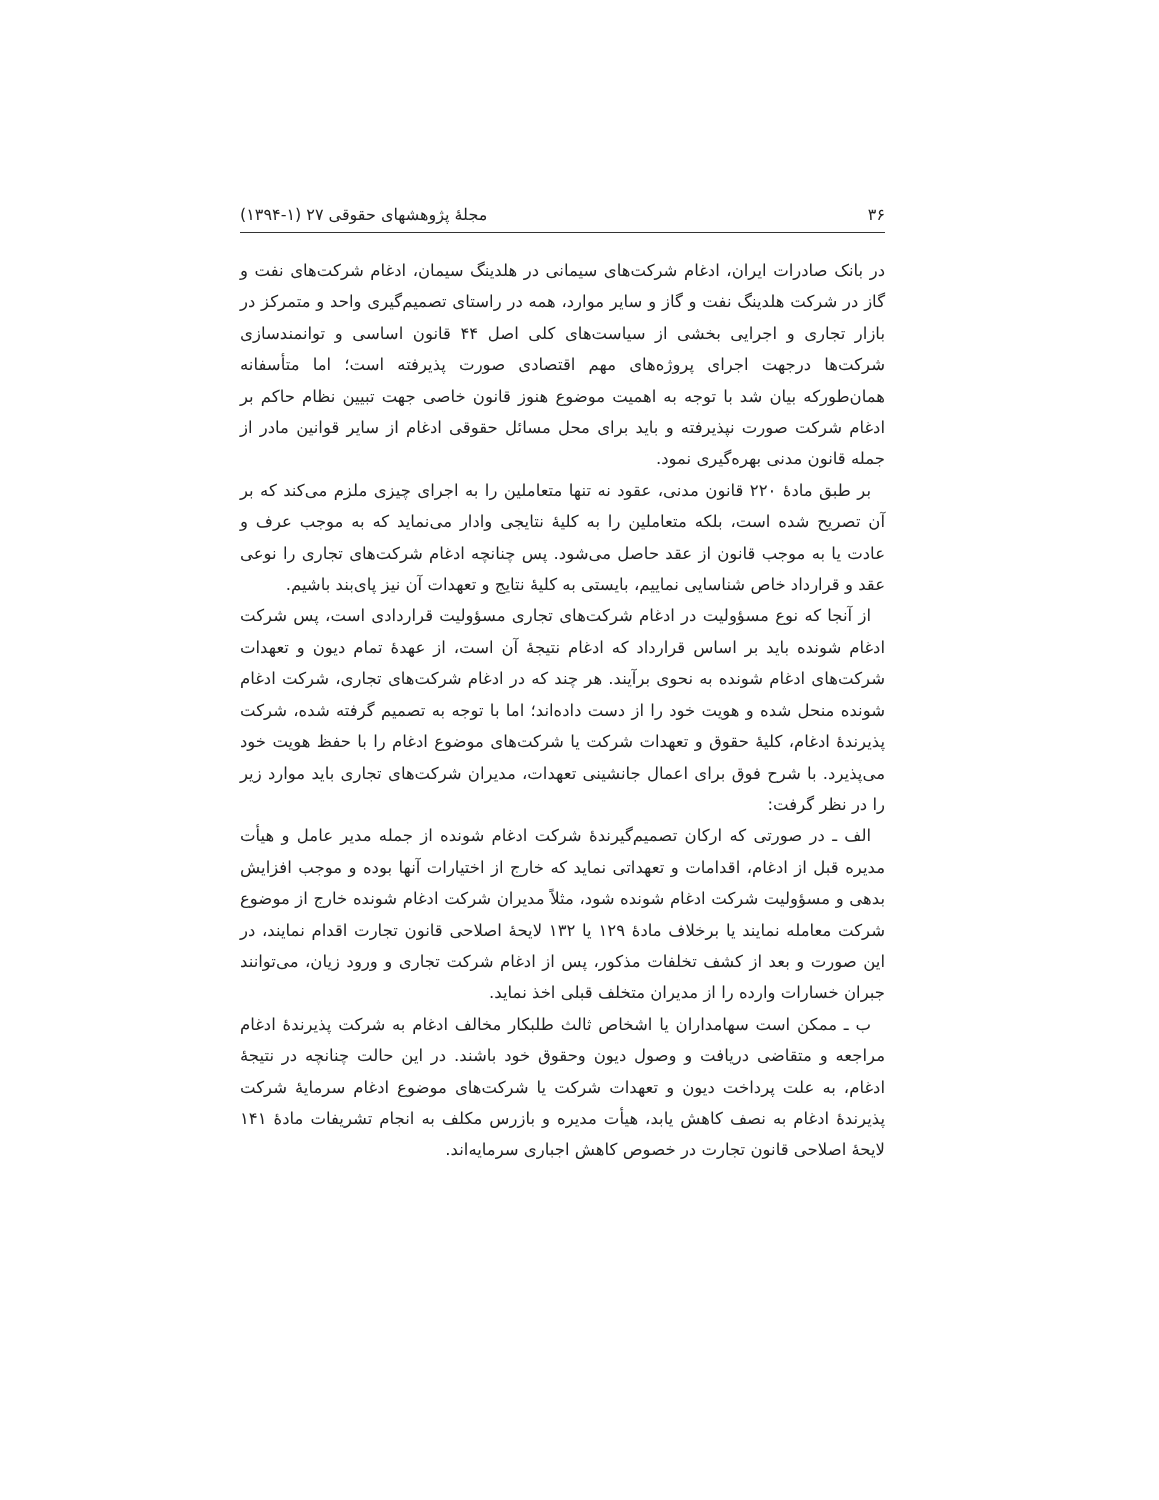۳۶ مجلهٔ پژوهشهای حقوقی ۲۷ (۱-۱۳۹۴)
در بانک صادرات ایران، ادغام شرکت‌های سیمانی در هلدینگ سیمان، ادغام شرکت‌های نفت و گاز در شرکت هلدینگ نفت و گاز و سایر موارد، همه در راستای تصمیم‌گیری واحد و متمرکز در بازار تجاری و اجرایی بخشی از سیاست‌های کلی اصل ۴۴ قانون اساسی و توانمندسازی شرکت‌ها درجهت اجرای پروژه‌های مهم اقتصادی صورت پذیرفته است؛ اما متأسفانه همان‌طورکه بیان شد با توجه به اهمیت موضوع هنوز قانون خاصی جهت تبیین نظام حاکم بر ادغام شرکت صورت نپذیرفته و باید برای محل مسائل حقوقی ادغام از سایر قوانین مادر از جمله قانون مدنی بهره‌گیری نمود.
بر طبق مادهٔ ۲۲۰ قانون مدنی، عقود نه تنها متعاملین را به اجرای چیزی ملزم می‌کند که بر آن تصریح شده است، بلکه متعاملین را به کلیهٔ نتایجی وادار می‌نماید که به موجب عرف و عادت یا به موجب قانون از عقد حاصل می‌شود. پس چنانچه ادغام شرکت‌های تجاری را نوعی عقد و قرارداد خاص شناسایی نماییم، بایستی به کلیهٔ نتایج و تعهدات آن نیز پای‌بند باشیم.
از آنجا که نوع مسؤولیت در ادغام شرکت‌های تجاری مسؤولیت قراردادی است، پس شرکت ادغام شونده باید بر اساس قرارداد که ادغام نتیجهٔ آن است، از عهدهٔ تمام دیون و تعهدات شرکت‌های ادغام شونده به نحوی برآیند. هر چند که در ادغام شرکت‌های تجاری، شرکت ادغام شونده منحل شده و هویت خود را از دست داده‌اند؛ اما با توجه به تصمیم گرفته شده، شرکت پذیرندهٔ ادغام، کلیهٔ حقوق و تعهدات شرکت یا شرکت‌های موضوع ادغام را با حفظ هویت خود می‌پذیرد. با شرح فوق برای اعمال جانشینی تعهدات، مدیران شرکت‌های تجاری باید موارد زیر را در نظر گرفت:
الف ـ در صورتی که ارکان تصمیم‌گیرندهٔ شرکت ادغام شونده از جمله مدیر عامل و هیأت مدیره قبل از ادغام، اقدامات و تعهداتی نماید که خارج از اختیارات آنها بوده و موجب افزایش بدهی و مسؤولیت شرکت ادغام شونده شود، مثلاً مدیران شرکت ادغام شونده خارج از موضوع شرکت معامله نمایند یا برخلاف مادهٔ ۱۲۹ یا ۱۳۲ لایحهٔ اصلاحی قانون تجارت اقدام نمایند، در این صورت و بعد از کشف تخلفات مذکور، پس از ادغام شرکت تجاری و ورود زیان، می‌توانند جبران خسارات وارده را از مدیران متخلف قبلی اخذ نماید.
ب ـ ممکن است سهامداران یا اشخاص ثالث طلبکار مخالف ادغام به شرکت پذیرندهٔ ادغام مراجعه و متقاضی دریافت و وصول دیون وحقوق خود باشند. در این حالت چنانچه در نتیجهٔ ادغام، به علت پرداخت دیون و تعهدات شرکت یا شرکت‌های موضوع ادغام سرمایهٔ شرکت پذیرندهٔ ادغام به نصف کاهش یابد، هیأت مدیره و بازرس مکلف به انجام تشریفات مادهٔ ۱۴۱ لایحهٔ اصلاحی قانون تجارت در خصوص کاهش اجباری سرمایه‌اند.